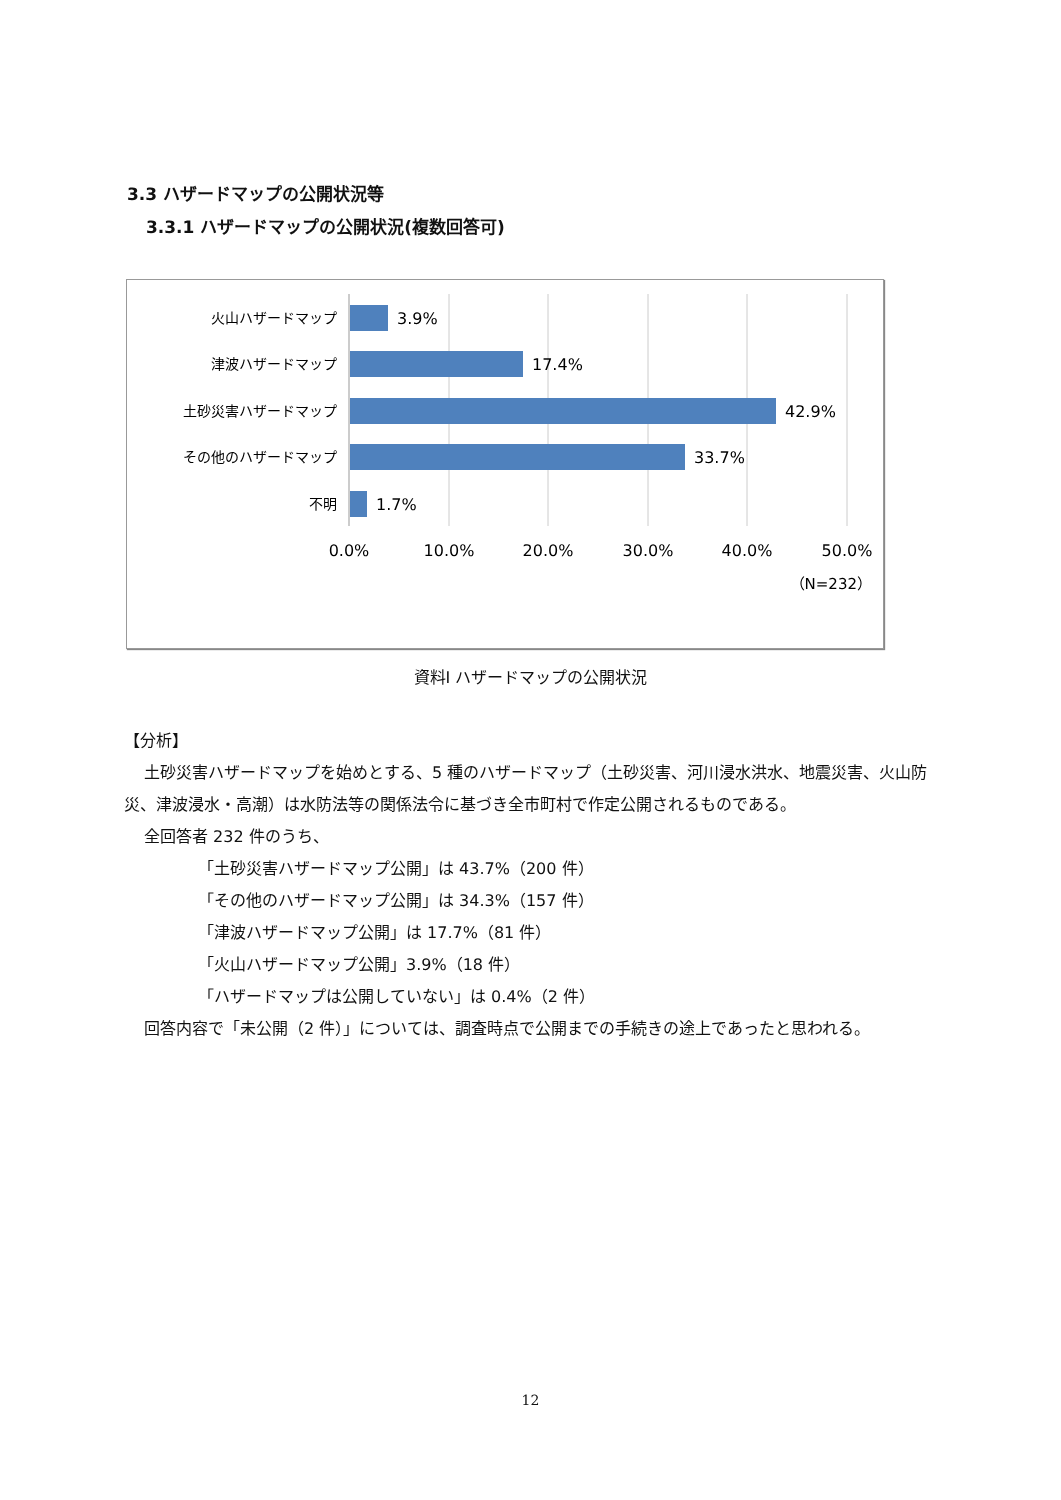3.3 ハザードマップの公開状況等
3.3.1 ハザードマップの公開状況(複数回答可)
火山ハザードマップ
津波ハザードマップ
土砂災害ハザードマップ
その他のハザードマップ
不明
3.9%
17.4%
42.9%
33.7%
1.7%
0.0%
10.0%
20.0%
30.0%
40.0%
50.0%
（N=232）
資料Ⅰ ハザードマップの公開状況
【分析】
土砂災害ハザードマップを始めとする、5 種のハザードマップ（土砂災害、河川浸水洪水、地震災害、火山防災、津波浸水・高潮）は水防法等の関係法令に基づき全市町村で作定公開されるものである。
全回答者 232 件のうち、
「土砂災害ハザードマップ公開」は 43.7%（200 件）
「その他のハザードマップ公開」は 34.3%（157 件）
「津波ハザードマップ公開」は 17.7%（81 件）
「火山ハザードマップ公開」3.9%（18 件）
「ハザードマップは公開していない」は 0.4%（2 件）
回答内容で「未公開（2 件）」については、調査時点で公開までの手続きの途上であったと思われる。
12